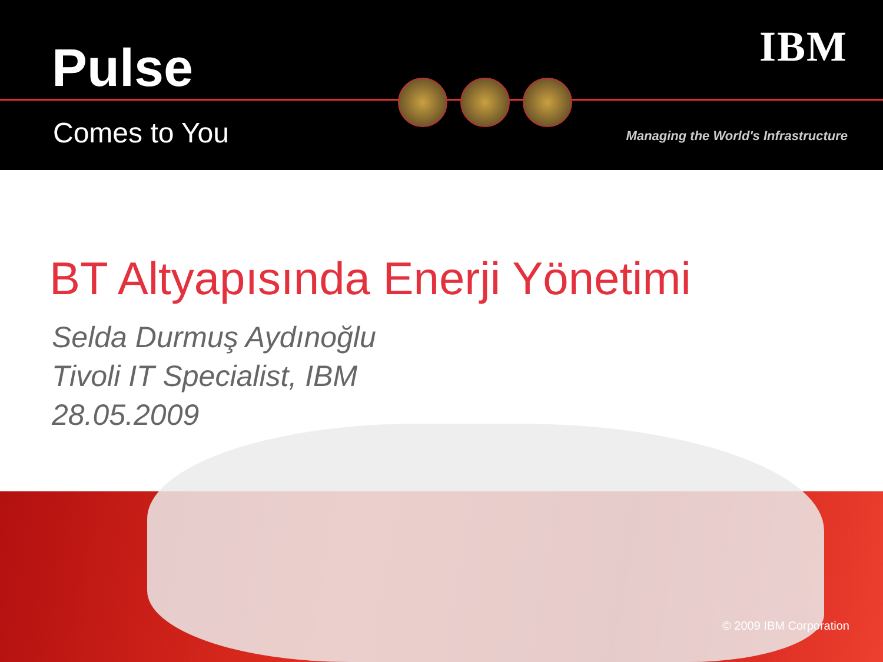Pulse
Comes to You
IBM
Managing the World's Infrastructure
BT Altyapısında Enerji Yönetimi
Selda Durmuş Aydınoğlu
Tivoli IT Specialist, IBM
28.05.2009
© 2009 IBM Corporation